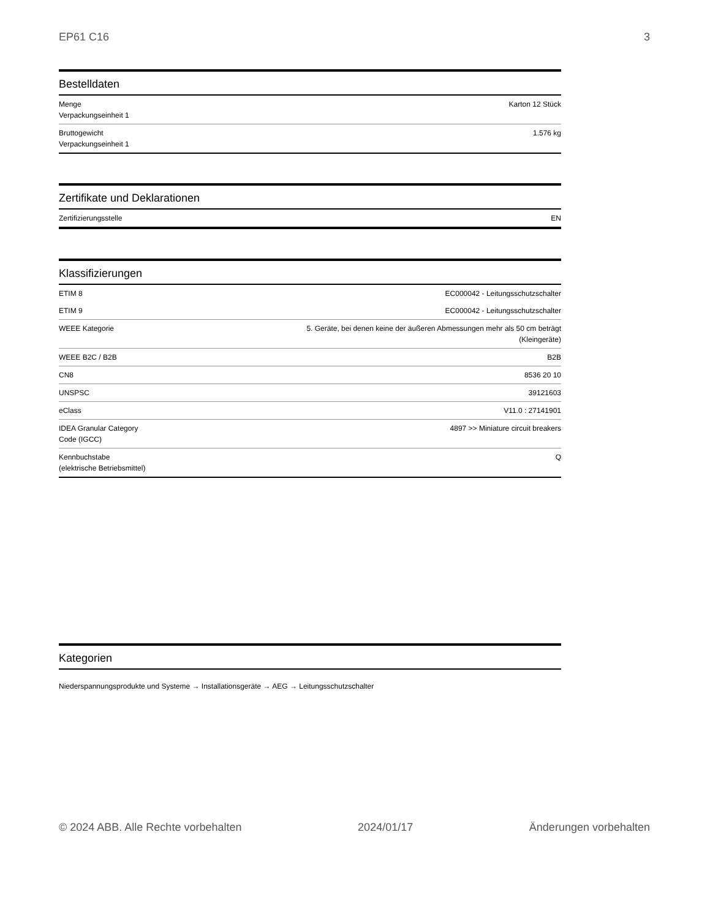EP61 C16 3
Bestelldaten
| Menge Verpackungseinheit 1 | Karton 12 Stück |
| Bruttogewicht Verpackungseinheit 1 | 1.576 kg |
Zertifikate und Deklarationen
| Zertifizierungsstelle | EN |
Klassifizierungen
| ETIM 8 | EC000042 - Leitungsschutzschalter |
| ETIM 9 | EC000042 - Leitungsschutzschalter |
| WEEE Kategorie | 5. Geräte, bei denen keine der äußeren Abmessungen mehr als 50 cm beträgt (Kleingeräte) |
| WEEE B2C / B2B | B2B |
| CN8 | 8536 20 10 |
| UNSPSC | 39121603 |
| eClass | V11.0 : 27141901 |
| IDEA Granular Category Code (IGCC) | 4897 >> Miniature circuit breakers |
| Kennbuchstabe (elektrische Betriebsmittel) | Q |
Kategorien
Niederspannungsprodukte und Systeme → Installationsgeräte → AEG → Leitungsschutzschalter
© 2024 ABB. Alle Rechte vorbehalten 2024/01/17 Änderungen vorbehalten